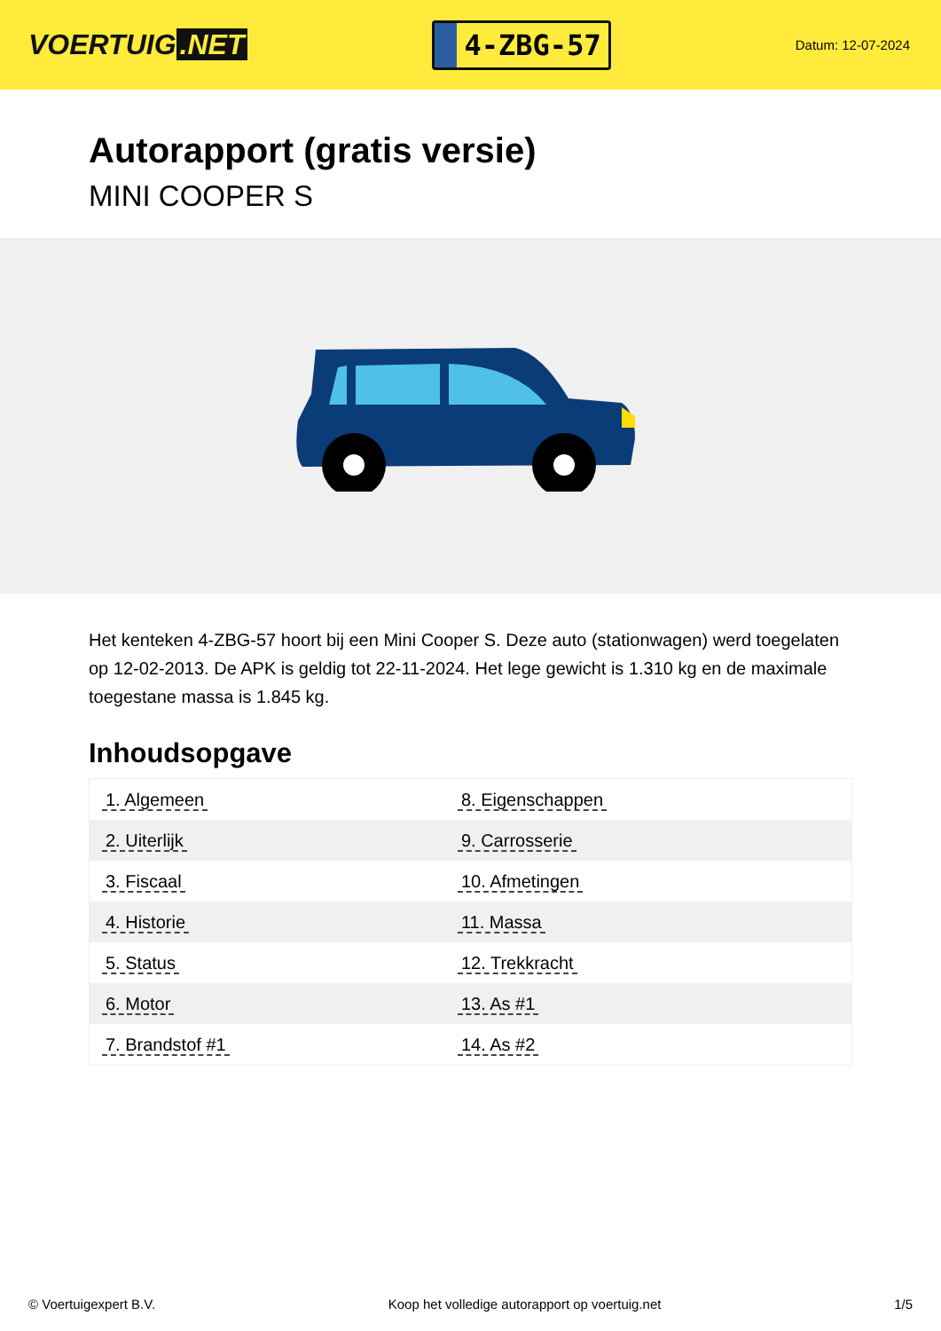VOERTUIG.NET
4-ZBG-57
Datum: 12-07-2024
Autorapport (gratis versie)
MINI COOPER S
Het kenteken 4-ZBG-57 hoort bij een Mini Cooper S. Deze auto (stationwagen) werd toegelaten op 12-02-2013. De APK is geldig tot 22-11-2024. Het lege gewicht is 1.310 kg en de maximale toegestane massa is 1.845 kg.
Inhoudsopgave
| 1. Algemeen | 8. Eigenschappen |
| 2. Uiterlijk | 9. Carrosserie |
| 3. Fiscaal | 10. Afmetingen |
| 4. Historie | 11. Massa |
| 5. Status | 12. Trekkracht |
| 6. Motor | 13. As #1 |
| 7. Brandstof #1 | 14. As #2 |
© Voertuigexpert B.V. Koop het volledige autorapport op voertuig.net 1/5